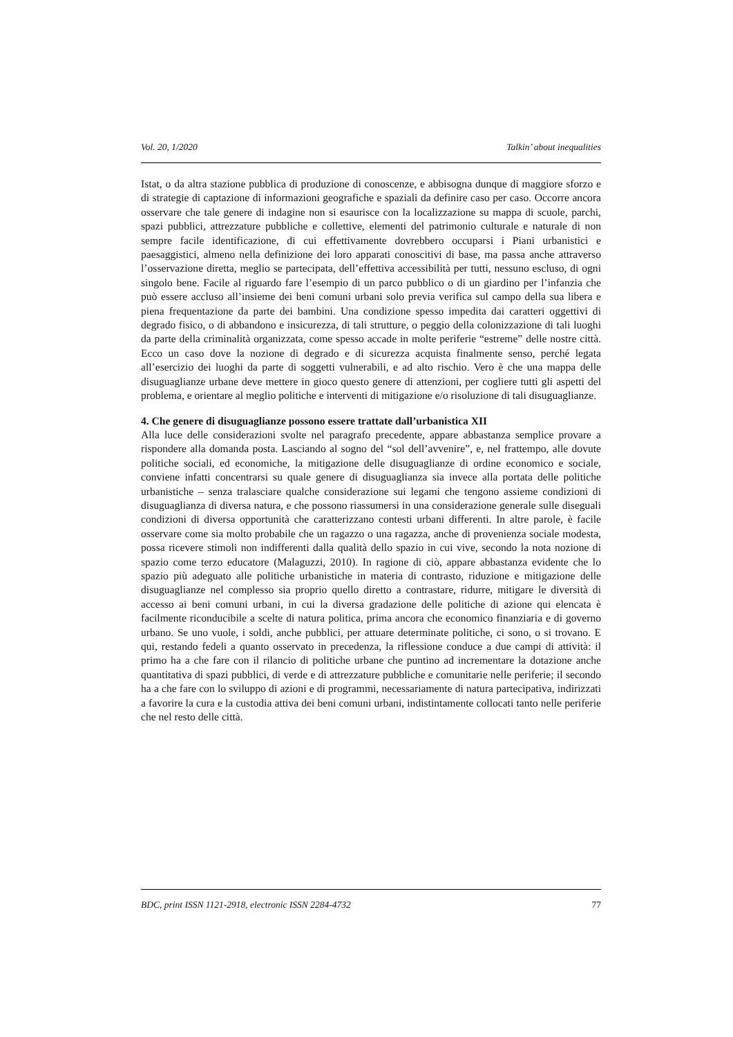Vol. 20, 1/2020 Talkin’ about inequalities
Istat, o da altra stazione pubblica di produzione di conoscenze, e abbisogna dunque di maggiore sforzo e di strategie di captazione di informazioni geografiche e spaziali da definire caso per caso. Occorre ancora osservare che tale genere di indagine non si esaurisce con la localizzazione su mappa di scuole, parchi, spazi pubblici, attrezzature pubbliche e collettive, elementi del patrimonio culturale e naturale di non sempre facile identificazione, di cui effettivamente dovrebbero occuparsi i Piani urbanistici e paesaggistici, almeno nella definizione dei loro apparati conoscitivi di base, ma passa anche attraverso l’osservazione diretta, meglio se partecipata, dell’effettiva accessibilità per tutti, nessuno escluso, di ogni singolo bene. Facile al riguardo fare l’esempio di un parco pubblico o di un giardino per l’infanzia che può essere accluso all’insieme dei beni comuni urbani solo previa verifica sul campo della sua libera e piena frequentazione da parte dei bambini. Una condizione spesso impedita dai caratteri oggettivi di degrado fisico, o di abbandono e insicurezza, di tali strutture, o peggio della colonizzazione di tali luoghi da parte della criminalità organizzata, come spesso accade in molte periferie “estreme” delle nostre città. Ecco un caso dove la nozione di degrado e di sicurezza acquista finalmente senso, perché legata all’esercizio dei luoghi da parte di soggetti vulnerabili, e ad alto rischio. Vero è che una mappa delle disuguaglianze urbane deve mettere in gioco questo genere di attenzioni, per cogliere tutti gli aspetti del problema, e orientare al meglio politiche e interventi di mitigazione e/o risoluzione di tali disuguaglianze.
4. Che genere di disuguaglianze possono essere trattate dall’urbanistica XII
Alla luce delle considerazioni svolte nel paragrafo precedente, appare abbastanza semplice provare a rispondere alla domanda posta. Lasciando al sogno del “sol dell’avvenire”, e, nel frattempo, alle dovute politiche sociali, ed economiche, la mitigazione delle disuguaglianze di ordine economico e sociale, conviene infatti concentrarsi su quale genere di disuguaglianza sia invece alla portata delle politiche urbanistiche – senza tralasciare qualche considerazione sui legami che tengono assieme condizioni di disuguaglianza di diversa natura, e che possono riassumersi in una considerazione generale sulle diseguali condizioni di diversa opportunità che caratterizzano contesti urbani differenti. In altre parole, è facile osservare come sia molto probabile che un ragazzo o una ragazza, anche di provenienza sociale modesta, possa ricevere stimoli non indifferenti dalla qualità dello spazio in cui vive, secondo la nota nozione di spazio come terzo educatore (Malaguzzi, 2010). In ragione di ciò, appare abbastanza evidente che lo spazio più adeguato alle politiche urbanistiche in materia di contrasto, riduzione e mitigazione delle disuguaglianze nel complesso sia proprio quello diretto a contrastare, ridurre, mitigare le diversità di accesso ai beni comuni urbani, in cui la diversa gradazione delle politiche di azione qui elencata è facilmente riconducibile a scelte di natura politica, prima ancora che economico finanziaria e di governo urbano. Se uno vuole, i soldi, anche pubblici, per attuare determinate politiche, ci sono, o si trovano. E qui, restando fedeli a quanto osservato in precedenza, la riflessione conduce a due campi di attività: il primo ha a che fare con il rilancio di politiche urbane che puntino ad incrementare la dotazione anche quantitativa di spazi pubblici, di verde e di attrezzature pubbliche e comunitarie nelle periferie; il secondo ha a che fare con lo sviluppo di azioni e di programmi, necessariamente di natura partecipativa, indirizzati a favorire la cura e la custodia attiva dei beni comuni urbani, indistintamente collocati tanto nelle periferie che nel resto delle città.
BDC, print ISSN 1121-2918, electronic ISSN 2284-4732 77